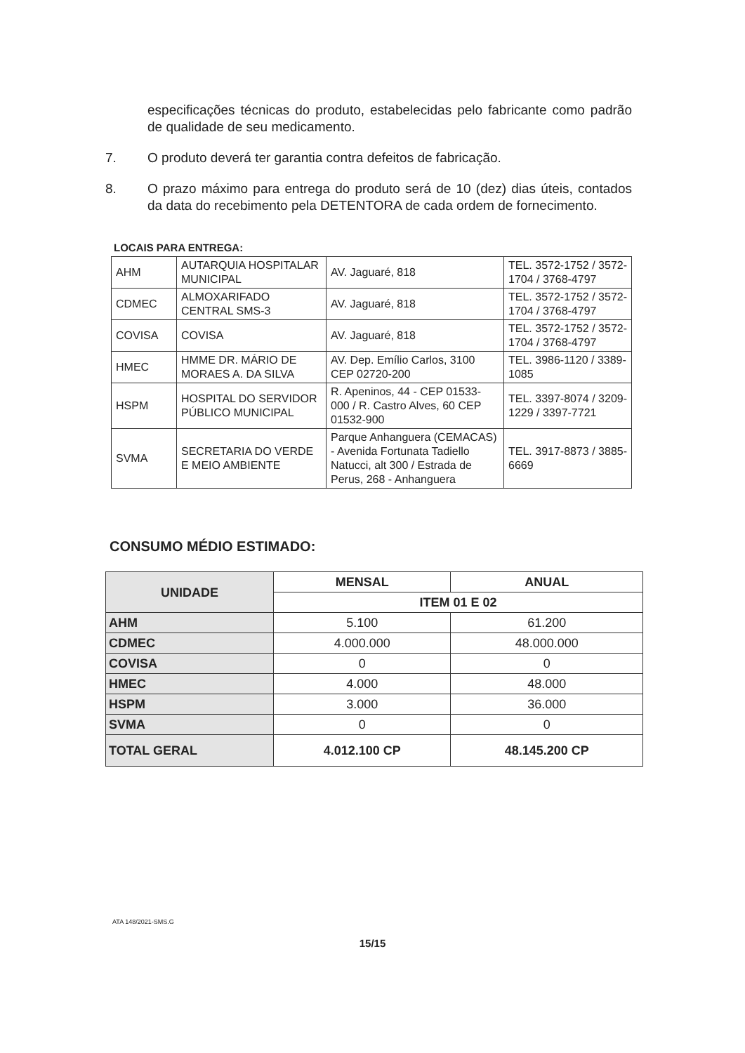especificações técnicas do produto, estabelecidas pelo fabricante como padrão de qualidade de seu medicamento.
7. O produto deverá ter garantia contra defeitos de fabricação.
8. O prazo máximo para entrega do produto será de 10 (dez) dias úteis, contados da data do recebimento pela DETENTORA de cada ordem de fornecimento.
LOCAIS PARA ENTREGA:
| AHM | AUTARQUIA HOSPITALAR MUNICIPAL | AV. Jaguaré, 818 | TEL. 3572-1752 / 3572-1704 / 3768-4797 |
| CDMEC | ALMOXARIFADO CENTRAL SMS-3 | AV. Jaguaré, 818 | TEL. 3572-1752 / 3572-1704 / 3768-4797 |
| COVISA | COVISA | AV. Jaguaré, 818 | TEL. 3572-1752 / 3572-1704 / 3768-4797 |
| HMEC | HMME DR. MÁRIO DE MORAES A. DA SILVA | AV. Dep. Emílio Carlos, 3100 CEP 02720-200 | TEL. 3986-1120 / 3389-1085 |
| HSPM | HOSPITAL DO SERVIDOR PÚBLICO MUNICIPAL | R. Apeninos, 44 - CEP 01533-000 / R. Castro Alves, 60 CEP 01532-900 | TEL. 3397-8074 / 3209-1229 / 3397-7721 |
| SVMA | SECRETARIA DO VERDE E MEIO AMBIENTE | Parque Anhanguera (CEMACAS) - Avenida Fortunata Tadiello Natucci, alt 300 / Estrada de Perus, 268 - Anhanguera | TEL. 3917-8873 / 3885-6669 |
CONSUMO MÉDIO ESTIMADO:
| UNIDADE | MENSAL | ANUAL |
| --- | --- | --- |
| | ITEM 01 E 02 | |
| AHM | 5.100 | 61.200 |
| CDMEC | 4.000.000 | 48.000.000 |
| COVISA | 0 | 0 |
| HMEC | 4.000 | 48.000 |
| HSPM | 3.000 | 36.000 |
| SVMA | 0 | 0 |
| TOTAL GERAL | 4.012.100 CP | 48.145.200 CP |
ATA 148/2021-SMS.G
15/15